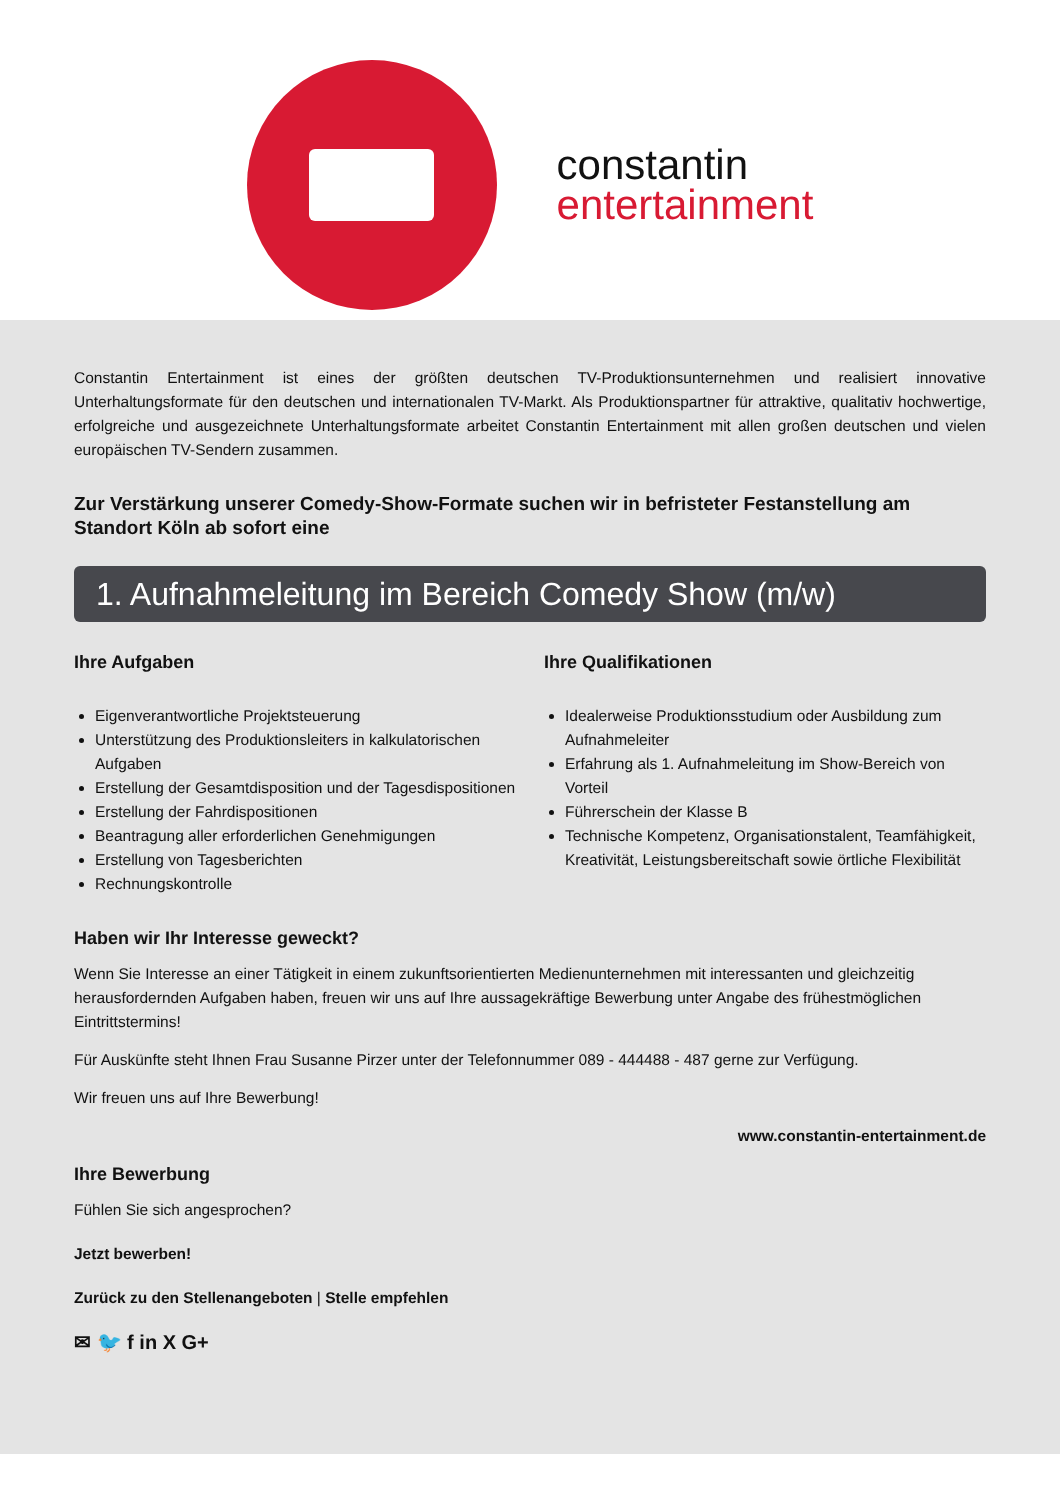constantin
entertainment
Constantin Entertainment ist eines der größten deutschen TV-Produktionsunternehmen und realisiert innovative Unterhaltungsformate für den deutschen und internationalen TV-Markt. Als Produktionspartner für attraktive, qualitativ hochwertige, erfolgreiche und ausgezeichnete Unterhaltungsformate arbeitet Constantin Entertainment mit allen großen deutschen und vielen europäischen TV-Sendern zusammen.
Zur Verstärkung unserer Comedy-Show-Formate suchen wir in befristeter Festanstellung am Standort Köln ab sofort eine
1. Aufnahmeleitung im Bereich Comedy Show (m/w)
Ihre Aufgaben
Eigenverantwortliche Projektsteuerung
Unterstützung des Produktionsleiters in kalkulatorischen Aufgaben
Erstellung der Gesamtdisposition und der Tagesdispositionen
Erstellung der Fahrdispositionen
Beantragung aller erforderlichen Genehmigungen
Erstellung von Tagesberichten
Rechnungskontrolle
Ihre Qualifikationen
Idealerweise Produktionsstudium oder Ausbildung zum Aufnahmeleiter
Erfahrung als 1. Aufnahmeleitung im Show-Bereich von Vorteil
Führerschein der Klasse B
Technische Kompetenz, Organisationstalent, Teamfähigkeit, Kreativität, Leistungsbereitschaft sowie örtliche Flexibilität
Haben wir Ihr Interesse geweckt?
Wenn Sie Interesse an einer Tätigkeit in einem zukunftsorientierten Medienunternehmen mit interessanten und gleichzeitig herausfordernden Aufgaben haben, freuen wir uns auf Ihre aussagekräftige Bewerbung unter Angabe des frühestmöglichen Eintrittstermins!
Für Auskünfte steht Ihnen Frau Susanne Pirzer unter der Telefonnummer 089 - 444488 - 487 gerne zur Verfügung.
Wir freuen uns auf Ihre Bewerbung!
www.constantin-entertainment.de
Ihre Bewerbung
Fühlen Sie sich angesprochen?
Jetzt bewerben!
Zurück zu den Stellenangeboten | Stelle empfehlen
✉ 🐦 f in X G+